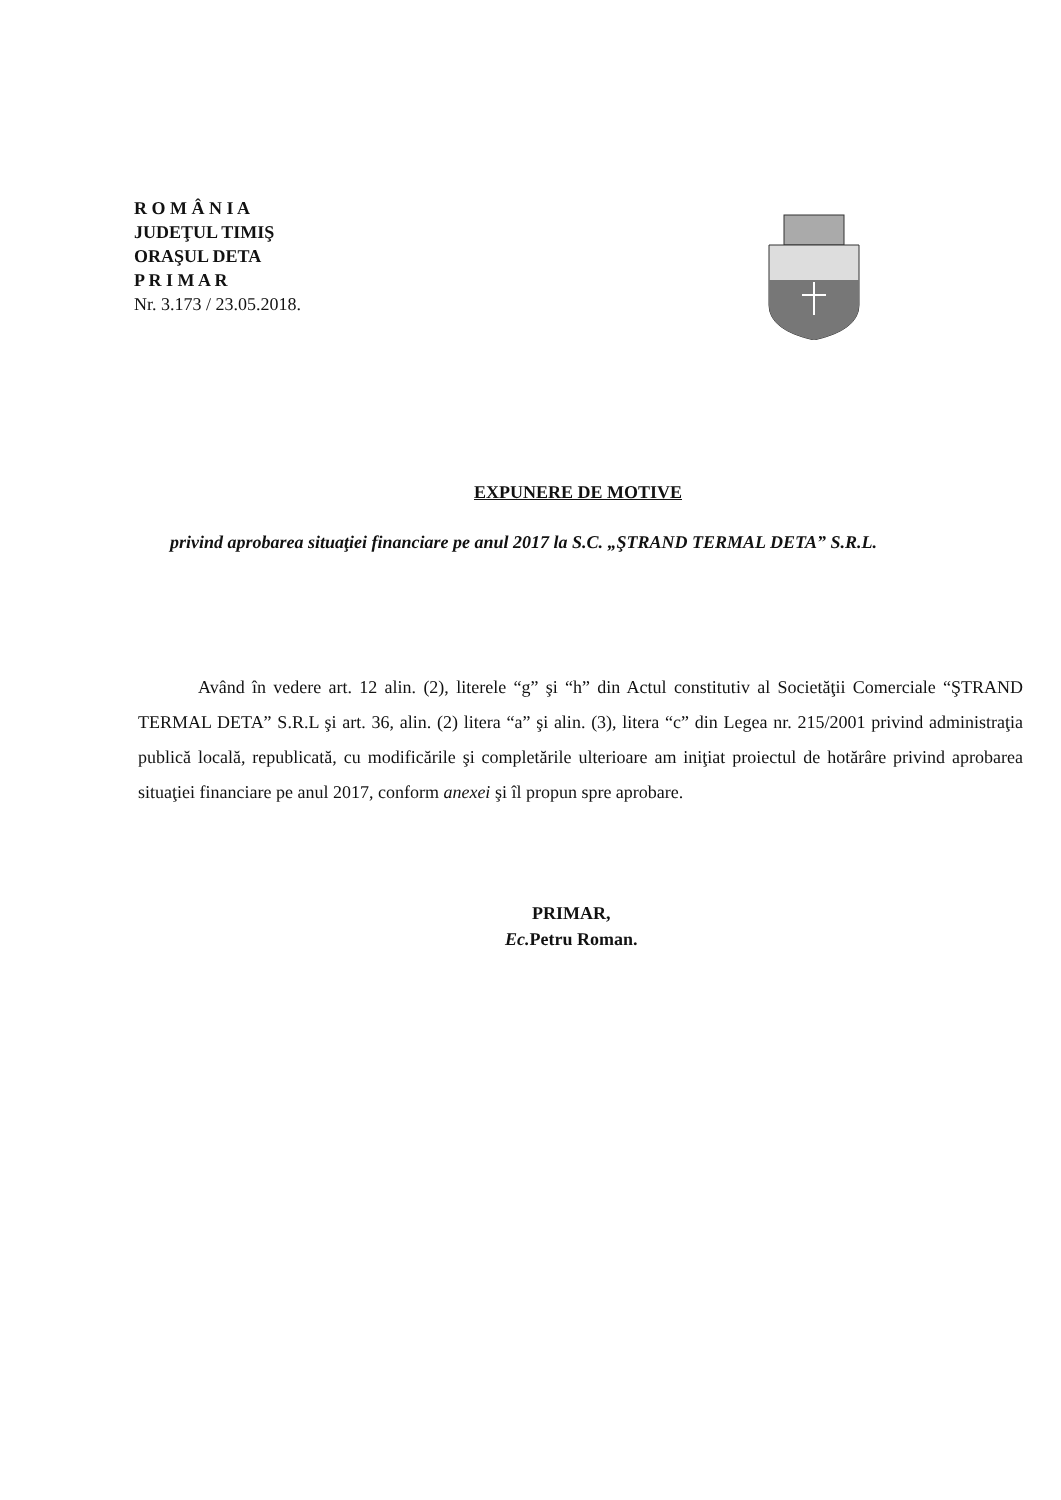R O M Â N I A
JUDEŢUL TIMIŞ
ORAŞUL DETA
P R I M A R
Nr. 3.173 / 23.05.2018.
EXPUNERE DE MOTIVE
privind aprobarea situaţiei financiare pe anul 2017 la S.C. „ŞTRAND TERMAL DETA” S.R.L.
Având în vedere art. 12 alin. (2), literele “g” şi “h” din Actul constitutiv al Societăţii Comerciale “ŞTRAND TERMAL DETA” S.R.L şi art. 36, alin. (2) litera “a” şi alin. (3), litera “c” din Legea nr. 215/2001 privind administraţia publică locală, republicată, cu modificările şi completările ulterioare am iniţiat proiectul de hotărâre privind aprobarea situaţiei financiare pe anul 2017, conform anexei şi îl propun spre aprobare.
PRIMAR,
Ec. Petru Roman.